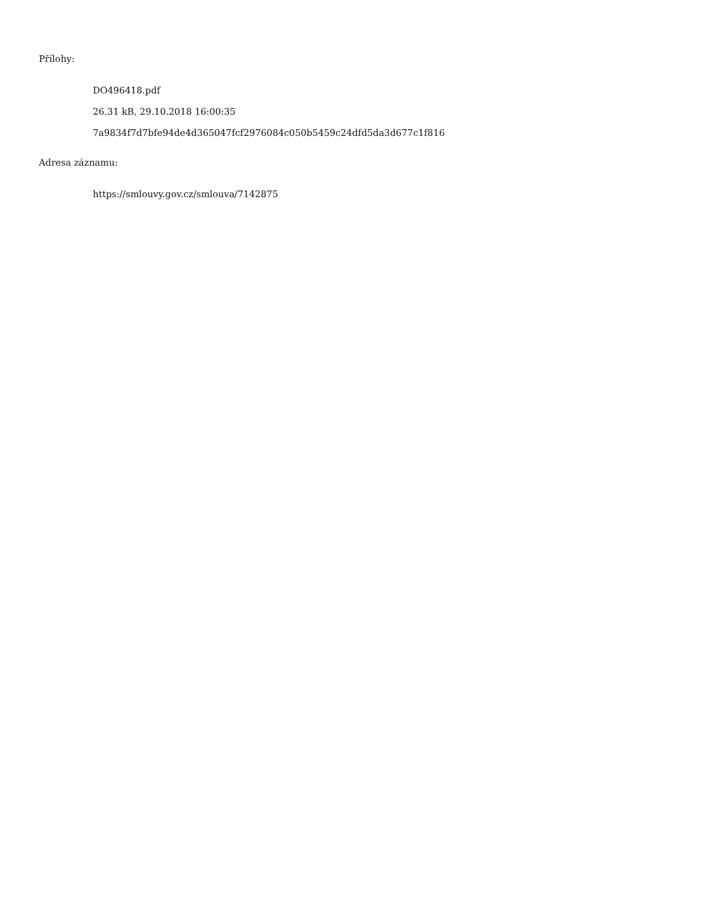Přílohy:
DO496418.pdf
26.31 kB, 29.10.2018 16:00:35
7a9834f7d7bfe94de4d365047fcf2976084c050b5459c24dfd5da3d677c1f816
Adresa záznamu:
https://smlouvy.gov.cz/smlouva/7142875